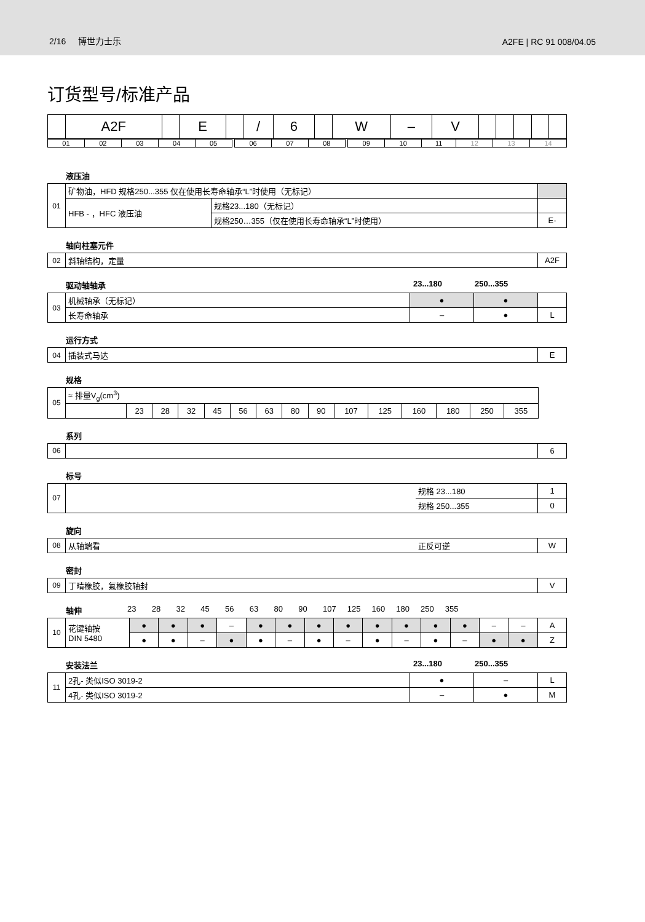2/16 博世力士乐 A2FE | RC 91 008/04.05
订货型号/标准产品
| | A2F | | E | | / | 6 | | W | – | V | | | | | |
| 01 | 02 | 03 | 04 | 05 | | 06 | 07 | 08 | | 09 | 10 | 11 | 12 | 13 | 14 |
液压油
| 01 | 矿物油，HFD 规格250...355 仅在使用长寿命轴承“L”时使用（无标记） | | |
| | HFB - ，HFC 液压油 | 规格23...180（无标记） | |
| | | 规格250…355（仅在使用长寿命轴承“L”时使用） | E- |
轴向柱塞元件
| 02 | 斜轴结构，定量 | A2F |
驱动轴轴承 23...180 250...355
| 03 | 机械轴承（无标记） | ● | ● | |
| | 长寿命轴承 | – | ● | L |
运行方式
| 04 | 插装式马达 | E |
规格
| 05 | ≈ 排量V<sub>g</sub>(cm<sup>3</sup>) | | | | | | | | | | | | | | |
| | | 23 | 28 | 32 | 45 | 56 | 63 | 80 | 90 | 107 | 125 | 160 | 180 | 250 | 355 |
系列
| 06 | | 6 |
标号
| 07 | | 规格 23...180 | 1 |
| | | 规格 250...355 | 0 |
旋向
| 08 | 从轴端看 | 正反可逆 | W |
密封
| 09 | 丁晴橡胶，氟橡胶轴封 | V |
轴伸 23 28 32 45 56 63 80 90 107 125 160 180 250 355
| 10 | 花键轴按 DIN 5480 | ● | ● | ● | – | ● | ● | ● | ● | ● | ● | ● | ● | – | – | A |
| | | ● | ● | – | ● | ● | – | ● | – | ● | – | ● | – | ● | ● | Z |
安装法兰 23...180 250...355
| 11 | 2孔- 类似ISO 3019-2 | ● | – | L |
| | 4孔- 类似ISO 3019-2 | – | ● | M |